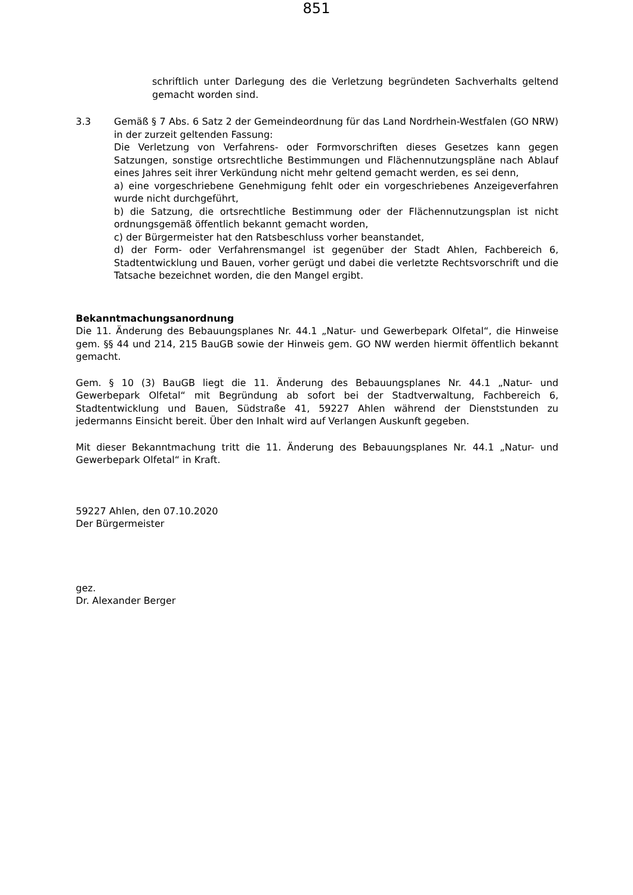851
schriftlich unter Darlegung des die Verletzung begründeten Sachverhalts geltend gemacht worden sind.
3.3 Gemäß § 7 Abs. 6 Satz 2 der Gemeindeordnung für das Land Nordrhein-Westfalen (GO NRW) in der zurzeit geltenden Fassung:
Die Verletzung von Verfahrens- oder Formvorschriften dieses Gesetzes kann gegen Satzungen, sonstige ortsrechtliche Bestimmungen und Flächennutzungspläne nach Ablauf eines Jahres seit ihrer Verkündung nicht mehr geltend gemacht werden, es sei denn,
a) eine vorgeschriebene Genehmigung fehlt oder ein vorgeschriebenes Anzeigeverfahren wurde nicht durchgeführt,
b) die Satzung, die ortsrechtliche Bestimmung oder der Flächennutzungsplan ist nicht ordnungsgemäß öffentlich bekannt gemacht worden,
c) der Bürgermeister hat den Ratsbeschluss vorher beanstandet,
d) der Form- oder Verfahrensmangel ist gegenüber der Stadt Ahlen, Fachbereich 6, Stadtentwicklung und Bauen, vorher gerügt und dabei die verletzte Rechtsvorschrift und die Tatsache bezeichnet worden, die den Mangel ergibt.
Bekanntmachungsanordnung
Die 11. Änderung des Bebauungsplanes Nr. 44.1 „Natur- und Gewerbepark Olfetal“, die Hinweise gem. §§ 44 und 214, 215 BauGB sowie der Hinweis gem. GO NW werden hiermit öffentlich bekannt gemacht.
Gem. § 10 (3) BauGB liegt die 11. Änderung des Bebauungsplanes Nr. 44.1 „Natur- und Gewerbepark Olfetal“ mit Begründung ab sofort bei der Stadtverwaltung, Fachbereich 6, Stadtentwicklung und Bauen, Südstraße 41, 59227 Ahlen während der Dienststunden zu jedermanns Einsicht bereit. Über den Inhalt wird auf Verlangen Auskunft gegeben.
Mit dieser Bekanntmachung tritt die 11. Änderung des Bebauungsplanes Nr. 44.1 „Natur- und Gewerbepark Olfetal“ in Kraft.
59227 Ahlen, den 07.10.2020
Der Bürgermeister
gez.
Dr. Alexander Berger